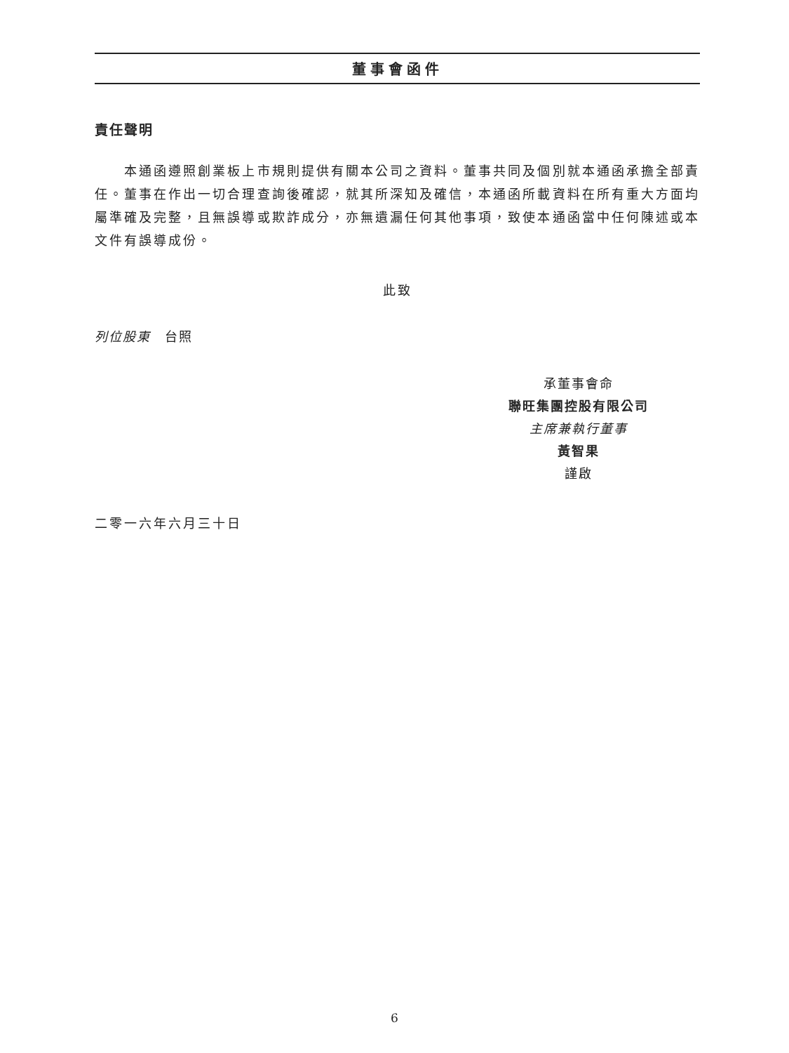董事會函件
責任聲明
　　本通函遵照創業板上市規則提供有關本公司之資料。董事共同及個別就本通函承擔全部責任。董事在作出一切合理查詢後確認，就其所深知及確信，本通函所載資料在所有重大方面均屬準確及完整，且無誤導或欺詐成分，亦無遺漏任何其他事項，致使本通函當中任何陳述或本文件有誤導成份。
此致
列位股東　台照
承董事會命
聯旺集團控股有限公司
主席兼執行董事
黃智果
謹啟
二零一六年六月三十日
6